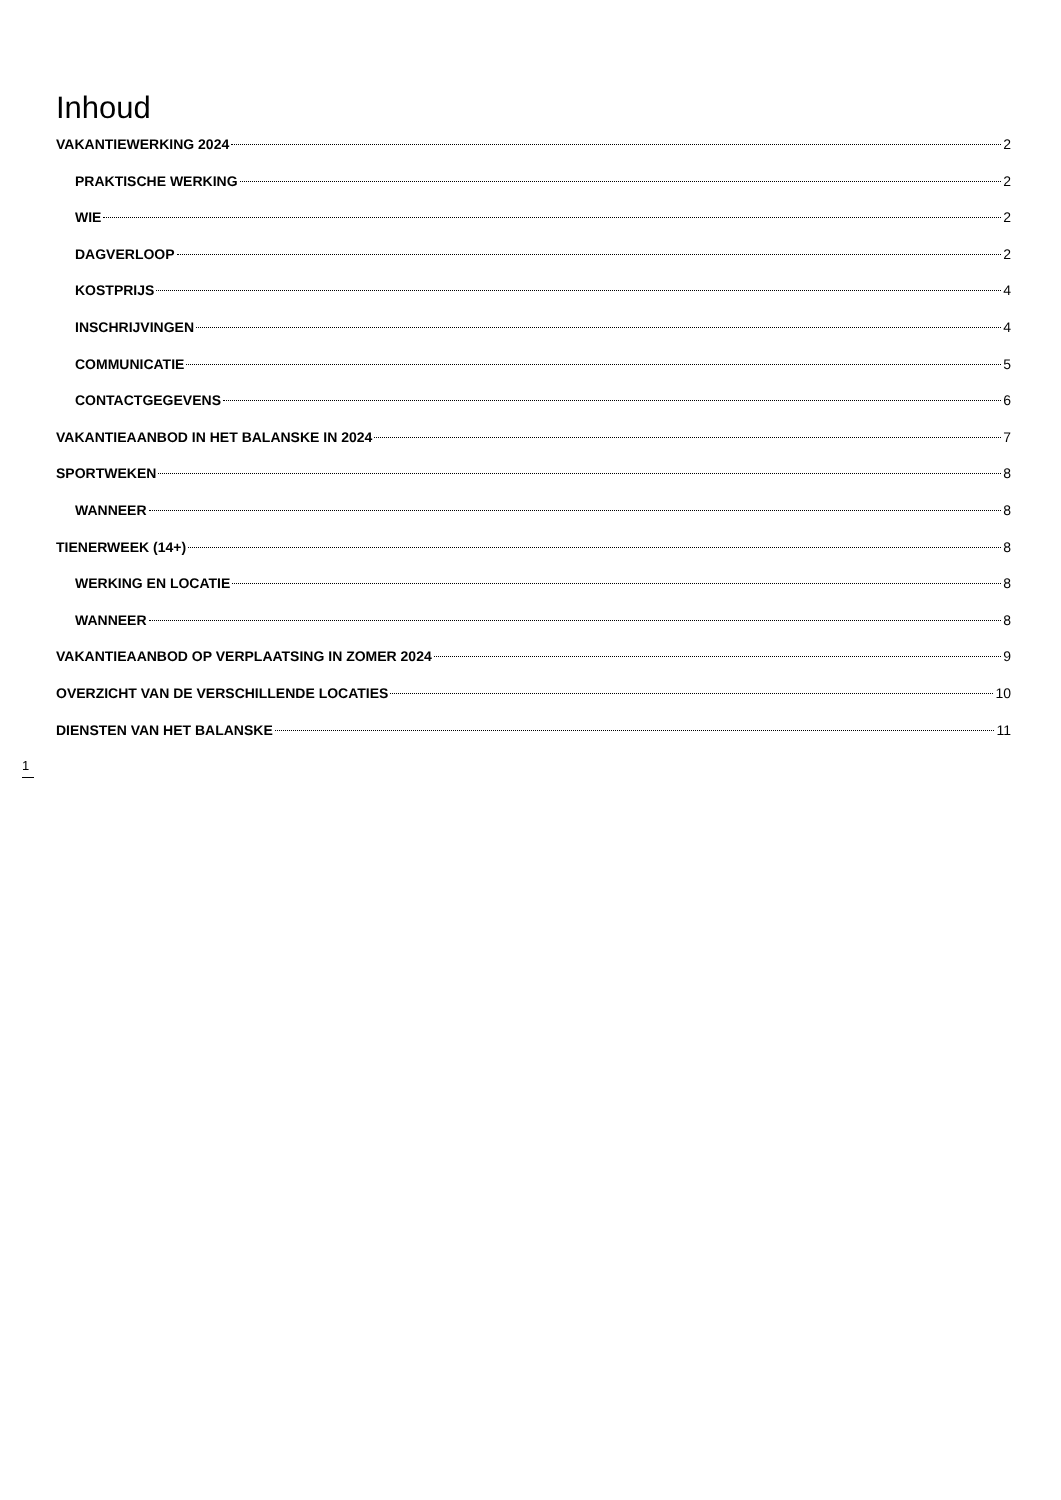Inhoud
VAKANTIEWERKING 2024 2
PRAKTISCHE WERKING 2
WIE 2
DAGVERLOOP 2
KOSTPRIJS 4
INSCHRIJVINGEN 4
COMMUNICATIE 5
CONTACTGEGEVENS 6
VAKANTIEAANBOD IN HET BALANSKE IN 2024 7
SPORTWEKEN 8
WANNEER 8
TIENERWEEK (14+) 8
WERKING EN LOCATIE 8
WANNEER 8
VAKANTIEAANBOD OP VERPLAATSING IN ZOMER 2024 9
OVERZICHT VAN DE VERSCHILLENDE LOCATIES 10
DIENSTEN VAN HET BALANSKE 11
1